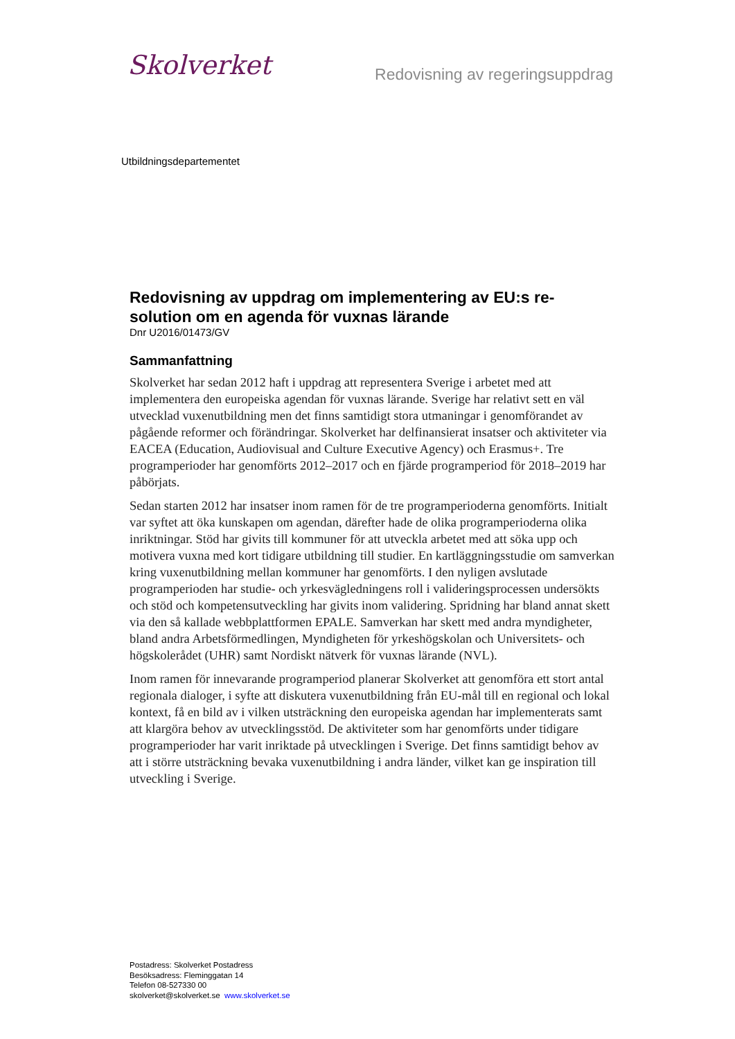Skolverket
Redovisning av regeringsuppdrag
Utbildningsdepartementet
Redovisning av uppdrag om implementering av EU:s re-solution om en agenda för vuxnas lärande
Dnr U2016/01473/GV
Sammanfattning
Skolverket har sedan 2012 haft i uppdrag att representera Sverige i arbetet med att implementera den europeiska agendan för vuxnas lärande. Sverige har relativt sett en väl utvecklad vuxenutbildning men det finns samtidigt stora utmaningar i genomförandet av pågående reformer och förändringar. Skolverket har delfinansierat insatser och aktiviteter via EACEA (Education, Audiovisual and Culture Executive Agency) och Erasmus+. Tre programperioder har genomförts 2012–2017 och en fjärde programperiod för 2018–2019 har påbörjats.
Sedan starten 2012 har insatser inom ramen för de tre programperioderna genomförts. Initialt var syftet att öka kunskapen om agendan, därefter hade de olika programperioderna olika inriktningar. Stöd har givits till kommuner för att utveckla arbetet med att söka upp och motivera vuxna med kort tidigare utbildning till studier. En kartläggningsstudie om samverkan kring vuxenutbildning mellan kommuner har genomförts. I den nyligen avslutade programperioden har studie- och yrkesvägledningens roll i valideringsprocessen undersökts och stöd och kompetensutveckling har givits inom validering. Spridning har bland annat skett via den så kallade webbplattformen EPALE. Samverkan har skett med andra myndigheter, bland andra Arbetsförmedlingen, Myndigheten för yrkeshögskolan och Universitets- och högskolerådet (UHR) samt Nordiskt nätverk för vuxnas lärande (NVL).
Inom ramen för innevarande programperiod planerar Skolverket att genomföra ett stort antal regionala dialoger, i syfte att diskutera vuxenutbildning från EU-mål till en regional och lokal kontext, få en bild av i vilken utsträckning den europeiska agendan har implementerats samt att klargöra behov av utvecklingsstöd. De aktiviteter som har genomförts under tidigare programperioder har varit inriktade på utvecklingen i Sverige. Det finns samtidigt behov av att i större utsträckning bevaka vuxenutbildning i andra länder, vilket kan ge inspiration till utveckling i Sverige.
Postadress: Skolverket Postadress
Besöksadress: Fleminggatan 14
Telefon 08-527330 00
skolverket@skolverket.se www.skolverket.se